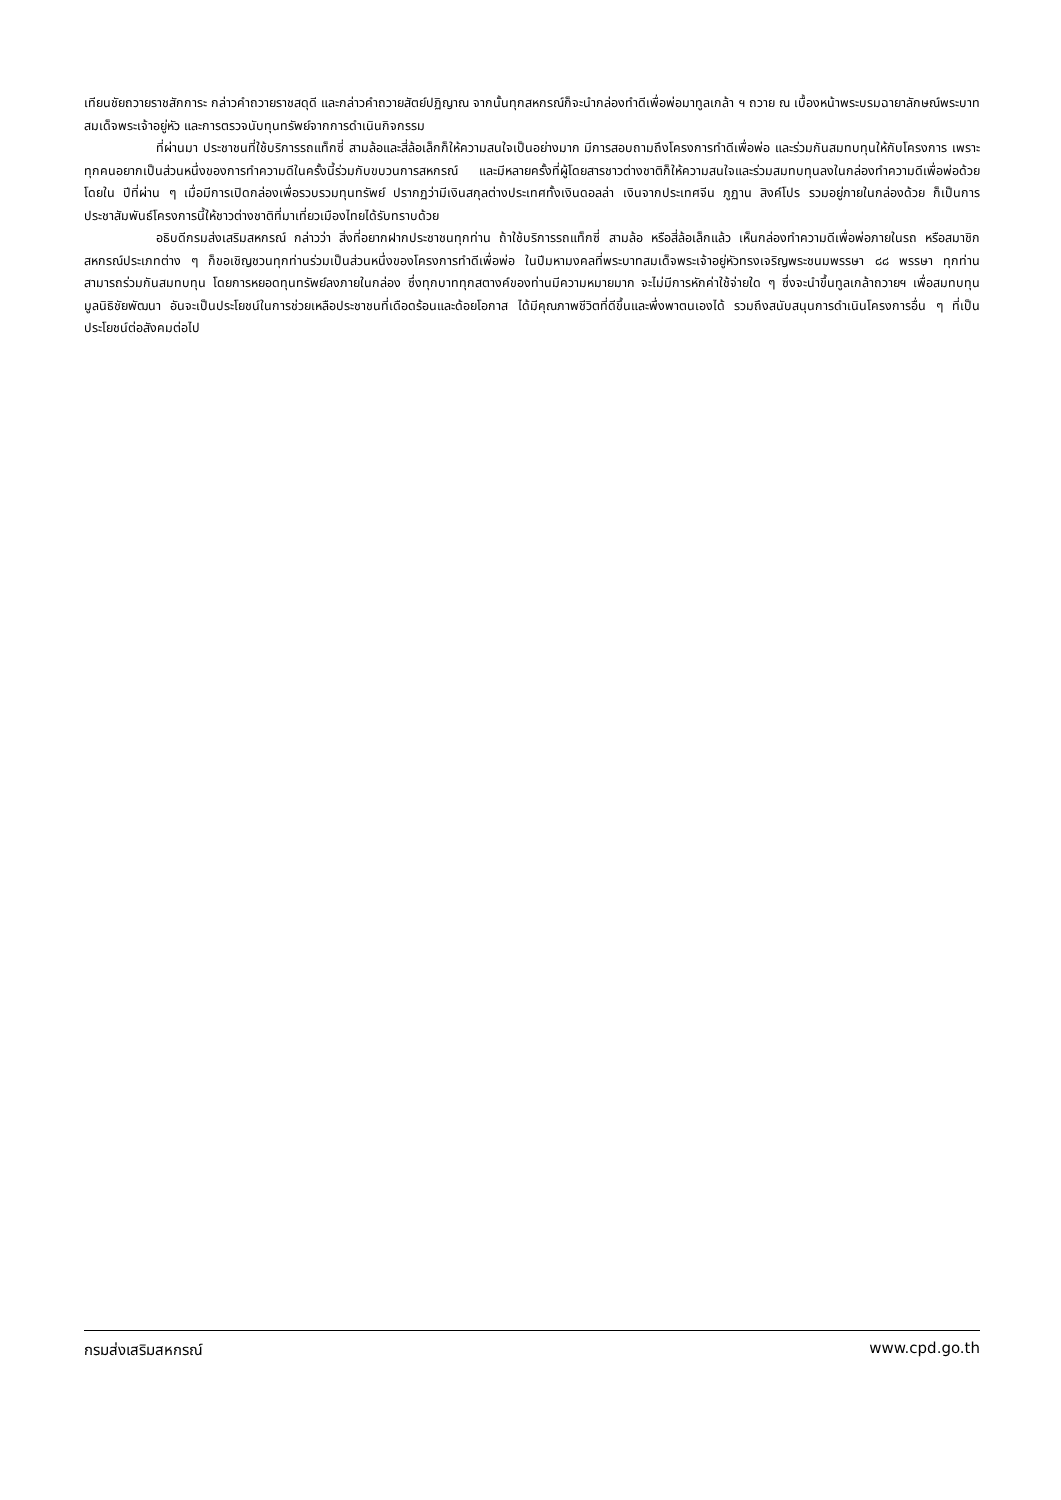เทียนชัยถวายราชสักการะ กล่าวคำถวายราชสดุดี และกล่าวคำถวายสัตย์ปฏิญาณ จากนั้นทุกสหกรณ์ก็จะนำกล่องทำดีเพื่อพ่อมาทูลเกล้า ฯ ถวาย ณ เบื้องหน้าพระบรมฉายาลักษณ์พระบาทสมเด็จพระเจ้าอยู่หัว และการตรวจนับทุนทรัพย์จากการดำเนินกิจกรรม
ที่ผ่านมา ประชาชนที่ใช้บริการรถแท็กซี่ สามล้อและสี่ล้อเล็กก็ให้ความสนใจเป็นอย่างมาก มีการสอบถามถึงโครงการทำดีเพื่อพ่อ และร่วมกันสมทบทุนให้กับโครงการ เพราะทุกคนอยากเป็นส่วนหนึ่งของการทำความดีในครั้งนี้ร่วมกับขบวนการสหกรณ์ และมีหลายครั้งที่ผู้โดยสารชาวต่างชาติก็ให้ความสนใจและร่วมสมทบทุนลงในกล่องทำความดีเพื่อพ่อด้วย โดยใน ปีที่ผ่าน ๆ เมื่อมีการเปิดกล่องเพื่อรวบรวมทุนทรัพย์ ปรากฏว่ามีเงินสกุลต่างประเทศทั้งเงินดอลล่า เงินจากประเทศจีน ภูฏาน สิงค์โปร รวมอยู่ภายในกล่องด้วย ก็เป็นการประชาสัมพันธ์โครงการนี้ให้ชาวต่างชาติที่มาเที่ยวเมืองไทยได้รับทราบด้วย
อธิบดีกรมส่งเสริมสหกรณ์ กล่าวว่า สิ่งที่อยากฝากประชาชนทุกท่าน ถ้าใช้บริการรถแท็กซี่ สามล้อ หรือสี่ล้อเล็กแล้ว เห็นกล่องทำความดีเพื่อพ่อภายในรถ หรือสมาชิกสหกรณ์ประเภทต่าง ๆ ก็ขอเชิญชวนทุกท่านร่วมเป็นส่วนหนึ่งของโครงการทำดีเพื่อพ่อ ในปีมหามงคลที่พระบาทสมเด็จพระเจ้าอยู่หัวทรงเจริญพระชนมพรรษา ๘๘ พรรษา ทุกท่านสามารถร่วมกันสมทบทุน โดยการหยอดทุนทรัพย์ลงภายในกล่อง ซึ่งทุกบาททุกสตางค์ของท่านมีความหมายมาก จะไม่มีการหักค่าใช้จ่ายใด ๆ ซึ่งจะนำขึ้นทูลเกล้าถวายฯ เพื่อสมทบทุนมูลนิธิชัยพัฒนา อันจะเป็นประโยชน์ในการช่วยเหลือประชาชนที่เดือดร้อนและด้อยโอกาส ได้มีคุณภาพชีวิตที่ดีขึ้นและพึ่งพาตนเองได้ รวมถึงสนับสนุนการดำเนินโครงการอื่น ๆ ที่เป็นประโยชน์ต่อสังคมต่อไป
กรมส่งเสริมสหกรณ์ www.cpd.go.th